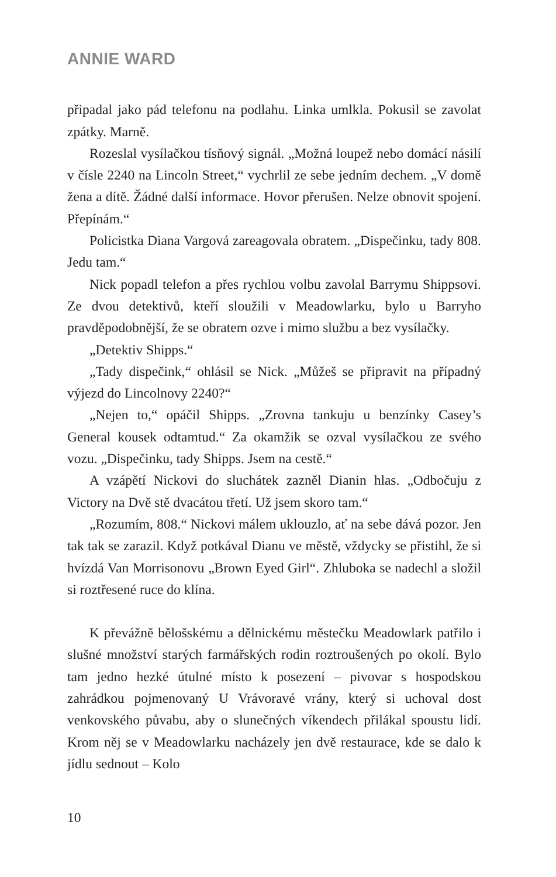ANNIE WARD
připadal jako pád telefonu na podlahu. Linka umlkla. Pokusil se zavolat zpátky. Marně.
Rozeslal vysílačkou tísňový signál. „Možná loupež nebo domácí násilí v čísle 2240 na Lincoln Street,“ vychrlil ze sebe jedním dechem. „V domě žena a dítě. Žádné další informace. Hovor přerušen. Nelze obnovit spojení. Přepínám.“
Policistka Diana Vargová zareagovala obratem. „Dispečinku, tady 808. Jedu tam.“
Nick popadl telefon a přes rychlou volbu zavolal Barrymu Shippsovi. Ze dvou detektivů, kteří sloužili v Meadowlarku, bylo u Barryho pravděpodobnější, že se obratem ozve i mimo službu a bez vysílačky.
„Detektiv Shipps.“
„Tady dispečink,“ ohlásil se Nick. „Můžeš se připravit na případný výjezd do Lincolnovy 2240?“
„Nejen to,“ opáčil Shipps. „Zrovna tankuju u benzínky Casey’s General kousek odtamtud.“ Za okamžik se ozval vysílačkou ze svého vozu. „Dispečinku, tady Shipps. Jsem na cestě.“
A vzápětí Nickovi do sluchátek zazněl Dianin hlas. „Odbočuju z Victory na Dvě stě dvacátou třetí. Už jsem skoro tam.“
„Rozumím, 808.“ Nickovi málem uklouzlo, ať na sebe dává pozor. Jen tak tak se zarazil. Když potkával Dianu ve městě, vždycky se přistihl, že si hvízdá Van Morrisonovu „Brown Eyed Girl“. Zhluboka se nadechl a složil si roztřesené ruce do klína.
K převážně bělošskému a dělnickému městečku Meadowlark patřilo i slušné množství starých farmářských rodin roztroušených po okolí. Bylo tam jedno hezké útulné místo k posezení – pivovar s hospodskou zahrádkou pojmenovaný U Vrávoravé vrány, který si uchoval dost venkovského půvabu, aby o slunečných víkendech přilákal spoustu lidí. Krom něj se v Meadowlarku nacházely jen dvě restaurace, kde se dalo k jídlu sednout – Kolo
10